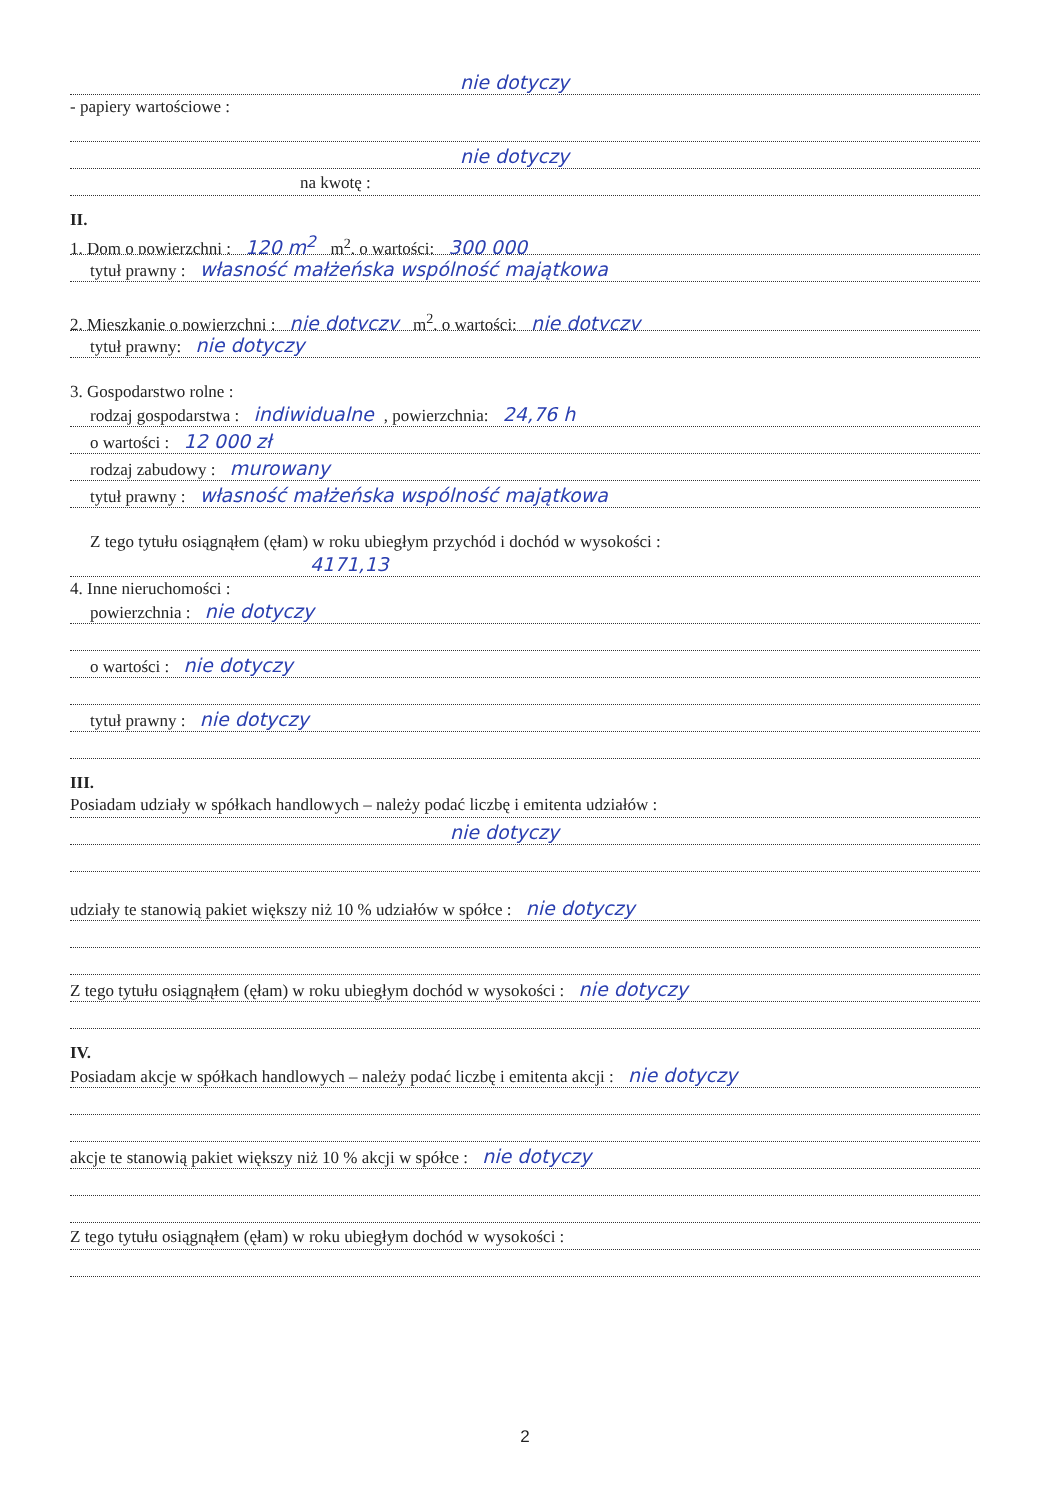nie dotyczy
- papiery wartościowe :
nie dotyczy
na kwotę :
II.
1. Dom o powierzchni : 120 m<sup>2</sup> m<sup>2</sup>, o wartości: 300 000
tytuł prawny : własność małżeńska wspólność majątkowa
2. Mieszkanie o powierzchni : nie dotyczy m<sup>2</sup>, o wartości: nie dotyczy
tytuł prawny: nie dotyczy
3. Gospodarstwo rolne :
rodzaj gospodarstwa : indiwidualne, powierzchnia: 24,76 h
o wartości : 12 000 zł
rodzaj zabudowy : murowany
tytuł prawny : własność małżeńska wspólność majątkowa
Z tego tytułu osiągnąłem (ęłam) w roku ubiegłym przychód i dochód w wysokości :
4171,13
4. Inne nieruchomości :
powierzchnia : nie dotyczy
o wartości : nie dotyczy
tytuł prawny : nie dotyczy
III.
Posiadam udziały w spółkach handlowych – należy podać liczbę i emitenta udziałów :
nie dotyczy
udziały te stanowią pakiet większy niż 10 % udziałów w spółce : nie dotyczy
Z tego tytułu osiągnąłem (ęłam) w roku ubiegłym dochód w wysokości : nie dotyczy
IV.
Posiadam akcje w spółkach handlowych – należy podać liczbę i emitenta akcji : nie dotyczy
akcje te stanowią pakiet większy niż 10 % akcji w spółce : nie dotyczy
Z tego tytułu osiągnąłem (ęłam) w roku ubiegłym dochód w wysokości :
2